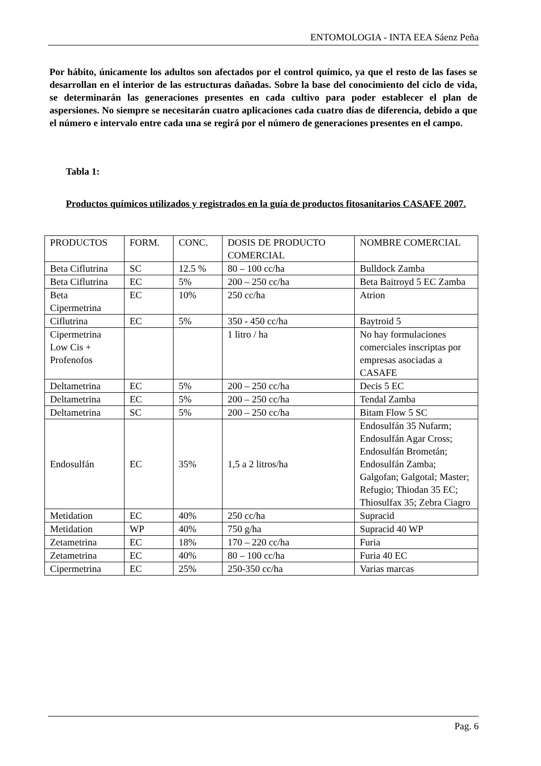ENTOMOLOGIA - INTA EEA Sáenz Peña
Por hábito, únicamente los adultos son afectados por el control químico, ya que el resto de las fases se desarrollan en el interior de las estructuras dañadas. Sobre la base del conocimiento del ciclo de vida, se determinarán las generaciones presentes en cada cultivo para poder establecer el plan de aspersiones. No siempre se necesitarán cuatro aplicaciones cada cuatro días de diferencia, debido a que el número e intervalo entre cada una se regirá por el número de generaciones presentes en el campo.
Tabla 1:
Productos químicos utilizados y registrados en la guía de productos fitosanitarios CASAFE 2007.
| PRODUCTOS | FORM. | CONC. | DOSIS DE PRODUCTO COMERCIAL | NOMBRE COMERCIAL |
| Beta Ciflutrina | SC | 12.5 % | 80 – 100 cc/ha | Bulldock Zamba |
| Beta Ciflutrina | EC | 5% | 200 – 250 cc/ha | Beta Baitroyd 5 EC Zamba |
| Beta Cipermetrina | EC | 10% | 250 cc/ha | Atrion |
| Ciflutrina | EC | 5% | 350 - 450 cc/ha | Baytroid 5 |
| Cipermetrina Low Cis + Profenofos | | | 1 litro / ha | No hay formulaciones comerciales inscriptas por empresas asociadas a CASAFE |
| Deltametrina | EC | 5% | 200 – 250 cc/ha | Decis 5 EC |
| Deltametrina | EC | 5% | 200 – 250 cc/ha | Tendal Zamba |
| Deltametrina | SC | 5% | 200 – 250 cc/ha | Bitam Flow 5 SC |
| Endosulfán | EC | 35% | 1,5 a 2 litros/ha | Endosulfán 35 Nufarm; Endosulfán Agar Cross; Endosulfán Brometán; Endosulfán Zamba; Galgofan; Galgotal; Master; Refugio; Thiodan 35 EC; Thiosulfax 35; Zebra Ciagro |
| Metidation | EC | 40% | 250 cc/ha | Supracid |
| Metidation | WP | 40% | 750 g/ha | Supracid 40 WP |
| Zetametrina | EC | 18% | 170 – 220 cc/ha | Furia |
| Zetametrina | EC | 40% | 80 – 100 cc/ha | Furia 40 EC |
| Cipermetrina | EC | 25% | 250-350 cc/ha | Varias marcas |
Pag. 6